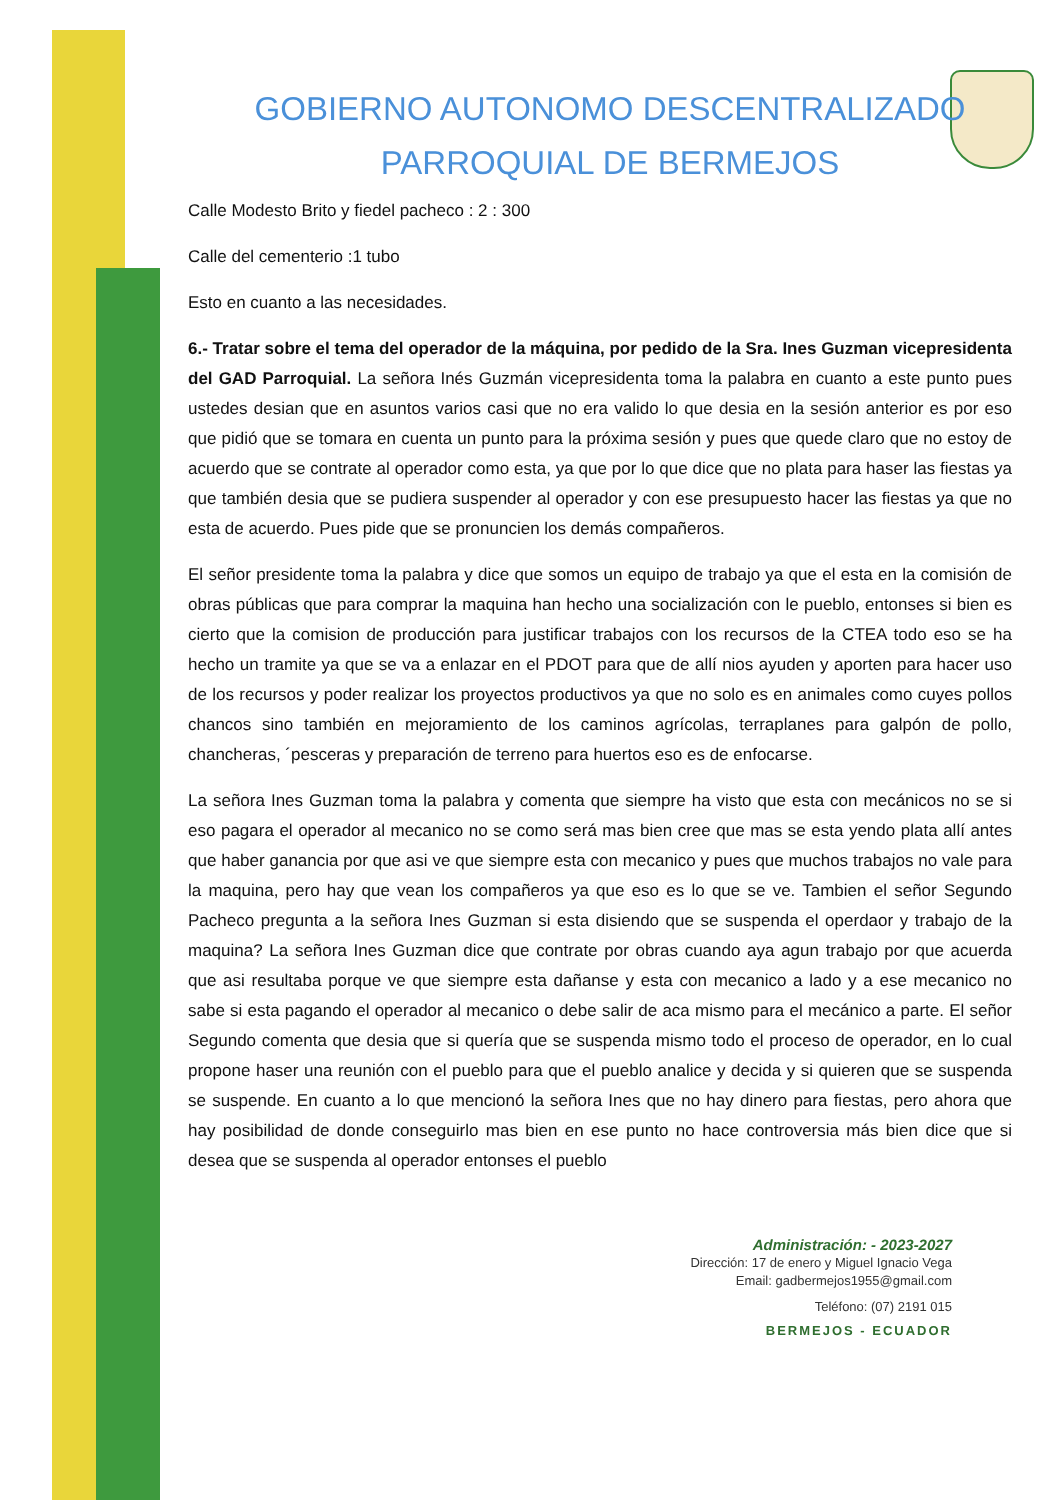GOBIERNO AUTONOMO DESCENTRALIZADO
PARROQUIAL DE BERMEJOS
Calle Modesto Brito y fiedel pacheco : 2 : 300
Calle del cementerio :1 tubo
Esto en cuanto a las necesidades.
6.- Tratar sobre el tema del operador de la máquina, por pedido de la Sra. Ines Guzman vicepresidenta del GAD Parroquial. La señora Inés Guzmán vicepresidenta toma la palabra en cuanto a este punto pues ustedes desian que en asuntos varios casi que no era valido lo que desia en la sesión anterior es por eso que pidió que se tomara en cuenta un punto para la próxima sesión y pues que quede claro que no estoy de acuerdo que se contrate al operador como esta, ya que por lo que dice que no plata para haser las fiestas ya que también desia que se pudiera suspender al operador y con ese presupuesto hacer las fiestas ya que no esta de acuerdo. Pues pide que se pronuncien los demás compañeros.
El señor presidente toma la palabra y dice que somos un equipo de trabajo ya que el esta en la comisión de obras públicas que para comprar la maquina han hecho una socialización con le pueblo, entonses si bien es cierto que la comision de producción para justificar trabajos con los recursos de la CTEA todo eso se ha hecho un tramite ya que se va a enlazar en el PDOT para que de allí nios ayuden y aporten para hacer uso de los recursos y poder realizar los proyectos productivos ya que no solo es en animales como cuyes pollos chancos sino también en mejoramiento de los caminos agrícolas, terraplanes para galpón de pollo, chancheras, ´pesceras y preparación de terreno para huertos eso es de enfocarse.
La señora Ines Guzman toma la palabra y comenta que siempre ha visto que esta con mecánicos no se si eso pagara el operador al mecanico no se como será mas bien cree que mas se esta yendo plata allí antes que haber ganancia por que asi ve que siempre esta con mecanico y pues que muchos trabajos no vale para la maquina, pero hay que vean los compañeros ya que eso es lo que se ve. Tambien el señor Segundo Pacheco pregunta a la señora Ines Guzman si esta disiendo que se suspenda el operdaor y trabajo de la maquina? La señora Ines Guzman dice que contrate por obras cuando aya agun trabajo por que acuerda que asi resultaba porque ve que siempre esta dañanse y esta con mecanico a lado y a ese mecanico no sabe si esta pagando el operador al mecanico o debe salir de aca mismo para el mecánico a parte. El señor Segundo comenta que desia que si quería que se suspenda mismo todo el proceso de operador, en lo cual propone haser una reunión con el pueblo para que el pueblo analice y decida y si quieren que se suspenda se suspende. En cuanto a lo que mencionó la señora Ines que no hay dinero para fiestas, pero ahora que hay posibilidad de donde conseguirlo mas bien en ese punto no hace controversia más bien dice que si desea que se suspenda al operador entonses el pueblo
Administración: - 2023-2027
Dirección: 17 de enero y Miguel Ignacio Vega
Email: gadbermejos1955@gmail.com
Teléfono: (07) 2191 015
BERMEJOS - ECUADOR